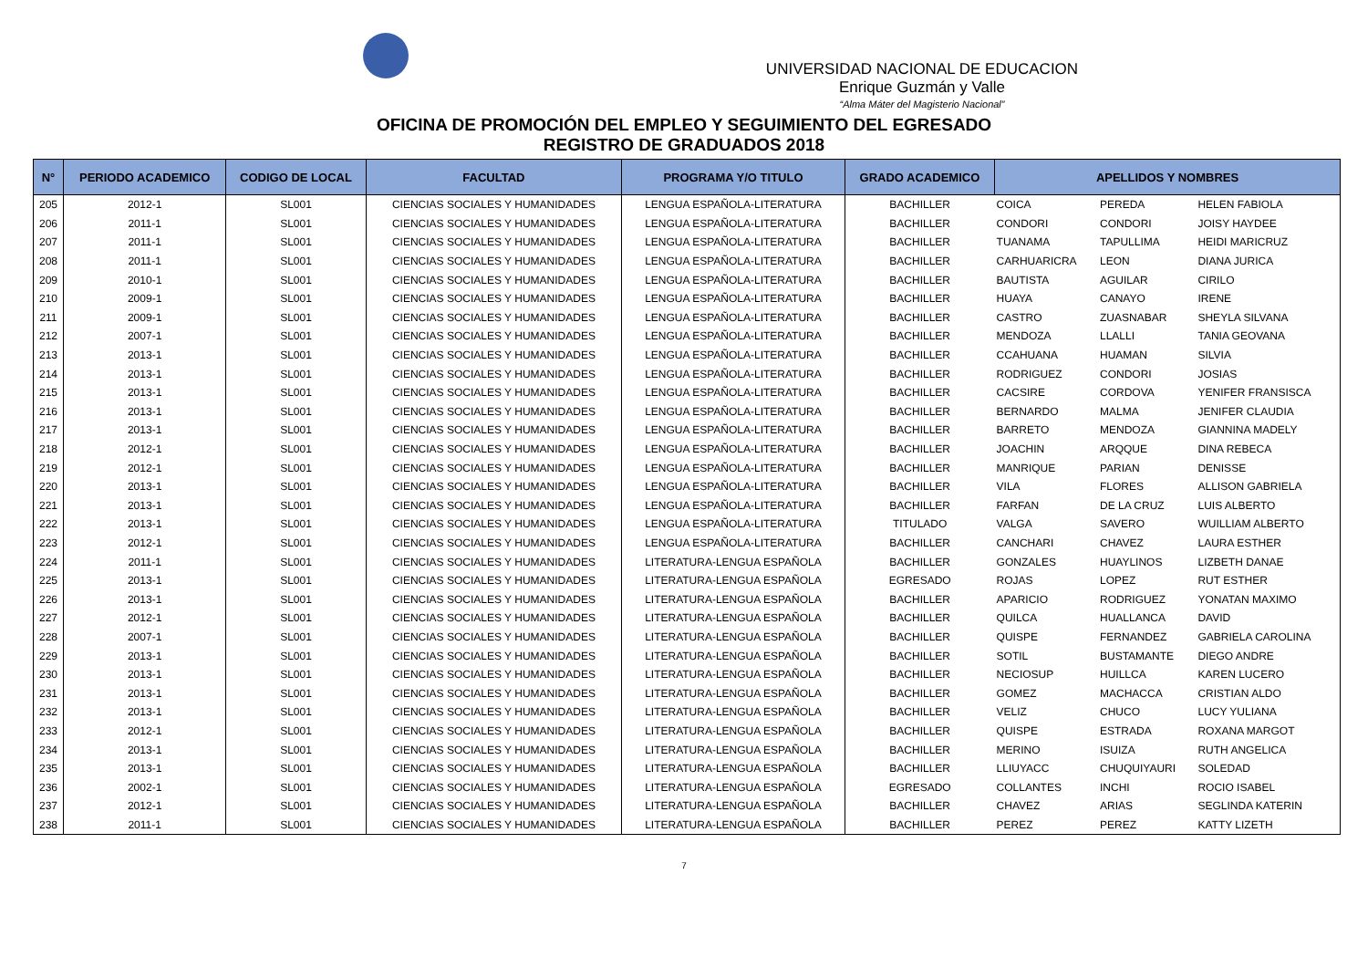UNIVERSIDAD NACIONAL DE EDUCACION
Enrique Guzmán y Valle
“Alma Máter del Magisterio Nacional”
OFICINA DE PROMOCIÓN DEL EMPLEO Y SEGUIMIENTO DEL EGRESADO
REGISTRO DE GRADUADOS 2018
| N° | PERIODO ACADEMICO | CODIGO DE LOCAL | FACULTAD | PROGRAMA Y/O TITULO | GRADO ACADEMICO | APELLIDOS Y NOMBRES | | |
| --- | --- | --- | --- | --- | --- | --- | --- | --- |
| 205 | 2012-1 | SL001 | CIENCIAS SOCIALES Y HUMANIDADES | LENGUA ESPAÑOLA-LITERATURA | BACHILLER | COICA | PEREDA | HELEN FABIOLA |
| 206 | 2011-1 | SL001 | CIENCIAS SOCIALES Y HUMANIDADES | LENGUA ESPAÑOLA-LITERATURA | BACHILLER | CONDORI | CONDORI | JOISY HAYDEE |
| 207 | 2011-1 | SL001 | CIENCIAS SOCIALES Y HUMANIDADES | LENGUA ESPAÑOLA-LITERATURA | BACHILLER | TUANAMA | TAPULLIMA | HEIDI MARICRUZ |
| 208 | 2011-1 | SL001 | CIENCIAS SOCIALES Y HUMANIDADES | LENGUA ESPAÑOLA-LITERATURA | BACHILLER | CARHUARICRA | LEON | DIANA JURICA |
| 209 | 2010-1 | SL001 | CIENCIAS SOCIALES Y HUMANIDADES | LENGUA ESPAÑOLA-LITERATURA | BACHILLER | BAUTISTA | AGUILAR | CIRILO |
| 210 | 2009-1 | SL001 | CIENCIAS SOCIALES Y HUMANIDADES | LENGUA ESPAÑOLA-LITERATURA | BACHILLER | HUAYA | CANAYO | IRENE |
| 211 | 2009-1 | SL001 | CIENCIAS SOCIALES Y HUMANIDADES | LENGUA ESPAÑOLA-LITERATURA | BACHILLER | CASTRO | ZUASNABAR | SHEYLA SILVANA |
| 212 | 2007-1 | SL001 | CIENCIAS SOCIALES Y HUMANIDADES | LENGUA ESPAÑOLA-LITERATURA | BACHILLER | MENDOZA | LLALLI | TANIA GEOVANA |
| 213 | 2013-1 | SL001 | CIENCIAS SOCIALES Y HUMANIDADES | LENGUA ESPAÑOLA-LITERATURA | BACHILLER | CCAHUANA | HUAMAN | SILVIA |
| 214 | 2013-1 | SL001 | CIENCIAS SOCIALES Y HUMANIDADES | LENGUA ESPAÑOLA-LITERATURA | BACHILLER | RODRIGUEZ | CONDORI | JOSIAS |
| 215 | 2013-1 | SL001 | CIENCIAS SOCIALES Y HUMANIDADES | LENGUA ESPAÑOLA-LITERATURA | BACHILLER | CACSIRE | CORDOVA | YENIFER FRANSISCA |
| 216 | 2013-1 | SL001 | CIENCIAS SOCIALES Y HUMANIDADES | LENGUA ESPAÑOLA-LITERATURA | BACHILLER | BERNARDO | MALMA | JENIFER CLAUDIA |
| 217 | 2013-1 | SL001 | CIENCIAS SOCIALES Y HUMANIDADES | LENGUA ESPAÑOLA-LITERATURA | BACHILLER | BARRETO | MENDOZA | GIANNINA MADELY |
| 218 | 2012-1 | SL001 | CIENCIAS SOCIALES Y HUMANIDADES | LENGUA ESPAÑOLA-LITERATURA | BACHILLER | JOACHIN | ARQQUE | DINA REBECA |
| 219 | 2012-1 | SL001 | CIENCIAS SOCIALES Y HUMANIDADES | LENGUA ESPAÑOLA-LITERATURA | BACHILLER | MANRIQUE | PARIAN | DENISSE |
| 220 | 2013-1 | SL001 | CIENCIAS SOCIALES Y HUMANIDADES | LENGUA ESPAÑOLA-LITERATURA | BACHILLER | VILA | FLORES | ALLISON GABRIELA |
| 221 | 2013-1 | SL001 | CIENCIAS SOCIALES Y HUMANIDADES | LENGUA ESPAÑOLA-LITERATURA | BACHILLER | FARFAN | DE LA CRUZ | LUIS ALBERTO |
| 222 | 2013-1 | SL001 | CIENCIAS SOCIALES Y HUMANIDADES | LENGUA ESPAÑOLA-LITERATURA | TITULADO | VALGA | SAVERO | WUILLIAM ALBERTO |
| 223 | 2012-1 | SL001 | CIENCIAS SOCIALES Y HUMANIDADES | LENGUA ESPAÑOLA-LITERATURA | BACHILLER | CANCHARI | CHAVEZ | LAURA ESTHER |
| 224 | 2011-1 | SL001 | CIENCIAS SOCIALES Y HUMANIDADES | LITERATURA-LENGUA ESPAÑOLA | BACHILLER | GONZALES | HUAYLINOS | LIZBETH DANAE |
| 225 | 2013-1 | SL001 | CIENCIAS SOCIALES Y HUMANIDADES | LITERATURA-LENGUA ESPAÑOLA | EGRESADO | ROJAS | LOPEZ | RUT ESTHER |
| 226 | 2013-1 | SL001 | CIENCIAS SOCIALES Y HUMANIDADES | LITERATURA-LENGUA ESPAÑOLA | BACHILLER | APARICIO | RODRIGUEZ | YONATAN MAXIMO |
| 227 | 2012-1 | SL001 | CIENCIAS SOCIALES Y HUMANIDADES | LITERATURA-LENGUA ESPAÑOLA | BACHILLER | QUILCA | HUALLANCA | DAVID |
| 228 | 2007-1 | SL001 | CIENCIAS SOCIALES Y HUMANIDADES | LITERATURA-LENGUA ESPAÑOLA | BACHILLER | QUISPE | FERNANDEZ | GABRIELA CAROLINA |
| 229 | 2013-1 | SL001 | CIENCIAS SOCIALES Y HUMANIDADES | LITERATURA-LENGUA ESPAÑOLA | BACHILLER | SOTIL | BUSTAMANTE | DIEGO ANDRE |
| 230 | 2013-1 | SL001 | CIENCIAS SOCIALES Y HUMANIDADES | LITERATURA-LENGUA ESPAÑOLA | BACHILLER | NECIOSUP | HUILLCA | KAREN LUCERO |
| 231 | 2013-1 | SL001 | CIENCIAS SOCIALES Y HUMANIDADES | LITERATURA-LENGUA ESPAÑOLA | BACHILLER | GOMEZ | MACHACCA | CRISTIAN ALDO |
| 232 | 2013-1 | SL001 | CIENCIAS SOCIALES Y HUMANIDADES | LITERATURA-LENGUA ESPAÑOLA | BACHILLER | VELIZ | CHUCO | LUCY YULIANA |
| 233 | 2012-1 | SL001 | CIENCIAS SOCIALES Y HUMANIDADES | LITERATURA-LENGUA ESPAÑOLA | BACHILLER | QUISPE | ESTRADA | ROXANA MARGOT |
| 234 | 2013-1 | SL001 | CIENCIAS SOCIALES Y HUMANIDADES | LITERATURA-LENGUA ESPAÑOLA | BACHILLER | MERINO | ISUIZA | RUTH ANGELICA |
| 235 | 2013-1 | SL001 | CIENCIAS SOCIALES Y HUMANIDADES | LITERATURA-LENGUA ESPAÑOLA | BACHILLER | LLIUYACC | CHUQUIYAURI | SOLEDAD |
| 236 | 2002-1 | SL001 | CIENCIAS SOCIALES Y HUMANIDADES | LITERATURA-LENGUA ESPAÑOLA | EGRESADO | COLLANTES | INCHI | ROCIO ISABEL |
| 237 | 2012-1 | SL001 | CIENCIAS SOCIALES Y HUMANIDADES | LITERATURA-LENGUA ESPAÑOLA | BACHILLER | CHAVEZ | ARIAS | SEGLINDA KATERIN |
| 238 | 2011-1 | SL001 | CIENCIAS SOCIALES Y HUMANIDADES | LITERATURA-LENGUA ESPAÑOLA | BACHILLER | PEREZ | PEREZ | KATTY LIZETH |
7